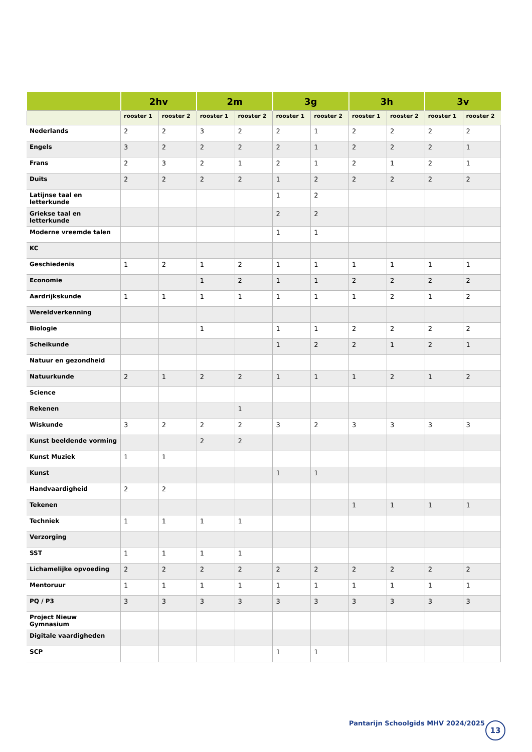| | 2hv | | 2m | | 3g | | 3h | | 3v | |
| --- | --- | --- | --- | --- | --- | --- | --- | --- | --- | --- |
| | rooster 1 | rooster 2 | rooster 1 | rooster 2 | rooster 1 | rooster 2 | rooster 1 | rooster 2 | rooster 1 | rooster 2 |
| Nederlands | 2 | 2 | 3 | 2 | 2 | 1 | 2 | 2 | 2 | 2 |
| Engels | 3 | 2 | 2 | 2 | 2 | 1 | 2 | 2 | 2 | 1 |
| Frans | 2 | 3 | 2 | 1 | 2 | 1 | 2 | 1 | 2 | 1 |
| Duits | 2 | 2 | 2 | 2 | 1 | 2 | 2 | 2 | 2 | 2 |
| Latijnse taal en letterkunde | | | | | 1 | 2 | | | | |
| Griekse taal en letterkunde | | | | | 2 | 2 | | | | |
| Moderne vreemde talen | | | | | 1 | 1 | | | | |
| KC | | | | | | | | | | |
| Geschiedenis | 1 | 2 | 1 | 2 | 1 | 1 | 1 | 1 | 1 | 1 |
| Economie | | | 1 | 2 | 1 | 1 | 2 | 2 | 2 | 2 |
| Aardrijkskunde | 1 | 1 | 1 | 1 | 1 | 1 | 1 | 2 | 1 | 2 |
| Wereldverkenning | | | | | | | | | | |
| Biologie | | | 1 | | 1 | 1 | 2 | 2 | 2 | 2 |
| Scheikunde | | | | | 1 | 2 | 2 | 1 | 2 | 1 |
| Natuur en gezondheid | | | | | | | | | | |
| Natuurkunde | 2 | 1 | 2 | 2 | 1 | 1 | 1 | 2 | 1 | 2 |
| Science | | | | | | | | | | |
| Rekenen | | | | 1 | | | | | | |
| Wiskunde | 3 | 2 | 2 | 2 | 3 | 2 | 3 | 3 | 3 | 3 |
| Kunst beeldende vorming | | | 2 | 2 | | | | | | |
| Kunst Muziek | 1 | 1 | | | | | | | | |
| Kunst | | | | | 1 | 1 | | | | |
| Handvaardigheid | 2 | 2 | | | | | | | | |
| Tekenen | | | | | | | 1 | 1 | 1 | 1 |
| Techniek | 1 | 1 | 1 | 1 | | | | | | |
| Verzorging | | | | | | | | | | |
| SST | 1 | 1 | 1 | 1 | | | | | | |
| Lichamelijke opvoeding | 2 | 2 | 2 | 2 | 2 | 2 | 2 | 2 | 2 | 2 |
| Mentoruur | 1 | 1 | 1 | 1 | 1 | 1 | 1 | 1 | 1 | 1 |
| PQ / P3 | 3 | 3 | 3 | 3 | 3 | 3 | 3 | 3 | 3 | 3 |
| Project Nieuw Gymnasium | | | | | | | | | | |
| Digitale vaardigheden | | | | | | | | | | |
| SCP | | | | | 1 | 1 | | | | |
Pantarijn Schoolgids MHV 2024/2025
13